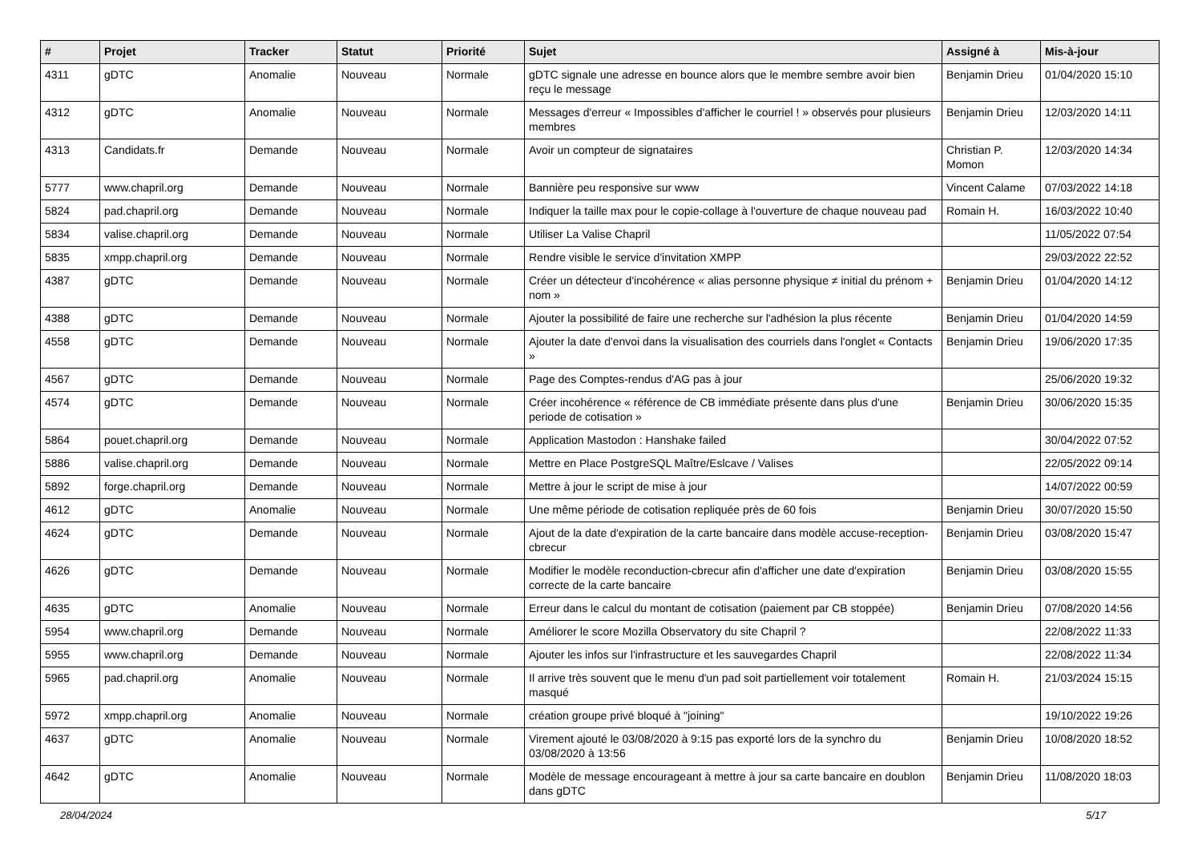| # | Projet | Tracker | Statut | Priorité | Sujet | Assigné à | Mis-à-jour |
| --- | --- | --- | --- | --- | --- | --- | --- |
| 4311 | gDTC | Anomalie | Nouveau | Normale | gDTC signale une adresse en bounce alors que le membre sembre avoir bien reçu le message | Benjamin Drieu | 01/04/2020 15:10 |
| 4312 | gDTC | Anomalie | Nouveau | Normale | Messages d'erreur « Impossibles d'afficher le courriel ! » observés pour plusieurs membres | Benjamin Drieu | 12/03/2020 14:11 |
| 4313 | Candidats.fr | Demande | Nouveau | Normale | Avoir un compteur de signataires | Christian P. Momon | 12/03/2020 14:34 |
| 5777 | www.chapril.org | Demande | Nouveau | Normale | Bannière peu responsive sur www | Vincent Calame | 07/03/2022 14:18 |
| 5824 | pad.chapril.org | Demande | Nouveau | Normale | Indiquer la taille max pour le copie-collage à l'ouverture de chaque nouveau pad | Romain H. | 16/03/2022 10:40 |
| 5834 | valise.chapril.org | Demande | Nouveau | Normale | Utiliser La Valise Chapril | | 11/05/2022 07:54 |
| 5835 | xmpp.chapril.org | Demande | Nouveau | Normale | Rendre visible le service d'invitation XMPP | | 29/03/2022 22:52 |
| 4387 | gDTC | Demande | Nouveau | Normale | Créer un détecteur d'incohérence « alias personne physique ≠ initial du prénom + nom » | Benjamin Drieu | 01/04/2020 14:12 |
| 4388 | gDTC | Demande | Nouveau | Normale | Ajouter la possibilité de faire une recherche sur l'adhésion la plus récente | Benjamin Drieu | 01/04/2020 14:59 |
| 4558 | gDTC | Demande | Nouveau | Normale | Ajouter la date d'envoi dans la visualisation des courriels dans l'onglet « Contacts » | Benjamin Drieu | 19/06/2020 17:35 |
| 4567 | gDTC | Demande | Nouveau | Normale | Page des Comptes-rendus d'AG pas à jour | | 25/06/2020 19:32 |
| 4574 | gDTC | Demande | Nouveau | Normale | Créer incohérence « référence de CB immédiate présente dans plus d'une periode de cotisation » | Benjamin Drieu | 30/06/2020 15:35 |
| 5864 | pouet.chapril.org | Demande | Nouveau | Normale | Application Mastodon : Hanshake failed | | 30/04/2022 07:52 |
| 5886 | valise.chapril.org | Demande | Nouveau | Normale | Mettre en Place PostgreSQL Maître/Eslcave / Valises | | 22/05/2022 09:14 |
| 5892 | forge.chapril.org | Demande | Nouveau | Normale | Mettre à jour le script de mise à jour | | 14/07/2022 00:59 |
| 4612 | gDTC | Anomalie | Nouveau | Normale | Une même période de cotisation repliquée près de 60 fois | Benjamin Drieu | 30/07/2020 15:50 |
| 4624 | gDTC | Demande | Nouveau | Normale | Ajout de la date d'expiration de la carte bancaire dans modèle accuse-reception-cbrecur | Benjamin Drieu | 03/08/2020 15:47 |
| 4626 | gDTC | Demande | Nouveau | Normale | Modifier le modèle reconduction-cbrecur afin d'afficher une date d'expiration correcte de la carte bancaire | Benjamin Drieu | 03/08/2020 15:55 |
| 4635 | gDTC | Anomalie | Nouveau | Normale | Erreur dans le calcul du montant de cotisation (paiement par CB stoppée) | Benjamin Drieu | 07/08/2020 14:56 |
| 5954 | www.chapril.org | Demande | Nouveau | Normale | Améliorer le score Mozilla Observatory du site Chapril ? | | 22/08/2022 11:33 |
| 5955 | www.chapril.org | Demande | Nouveau | Normale | Ajouter les infos sur l'infrastructure et les sauvegardes Chapril | | 22/08/2022 11:34 |
| 5965 | pad.chapril.org | Anomalie | Nouveau | Normale | Il arrive très souvent que le menu d'un pad soit partiellement voir totalement masqué | Romain H. | 21/03/2024 15:15 |
| 5972 | xmpp.chapril.org | Anomalie | Nouveau | Normale | création groupe privé bloqué à "joining" | | 19/10/2022 19:26 |
| 4637 | gDTC | Anomalie | Nouveau | Normale | Virement ajouté le 03/08/2020 à 9:15 pas exporté lors de la synchro du 03/08/2020 à 13:56 | Benjamin Drieu | 10/08/2020 18:52 |
| 4642 | gDTC | Anomalie | Nouveau | Normale | Modèle de message encourageant à mettre à jour sa carte bancaire en doublon dans gDTC | Benjamin Drieu | 11/08/2020 18:03 |
28/04/2024 5/17